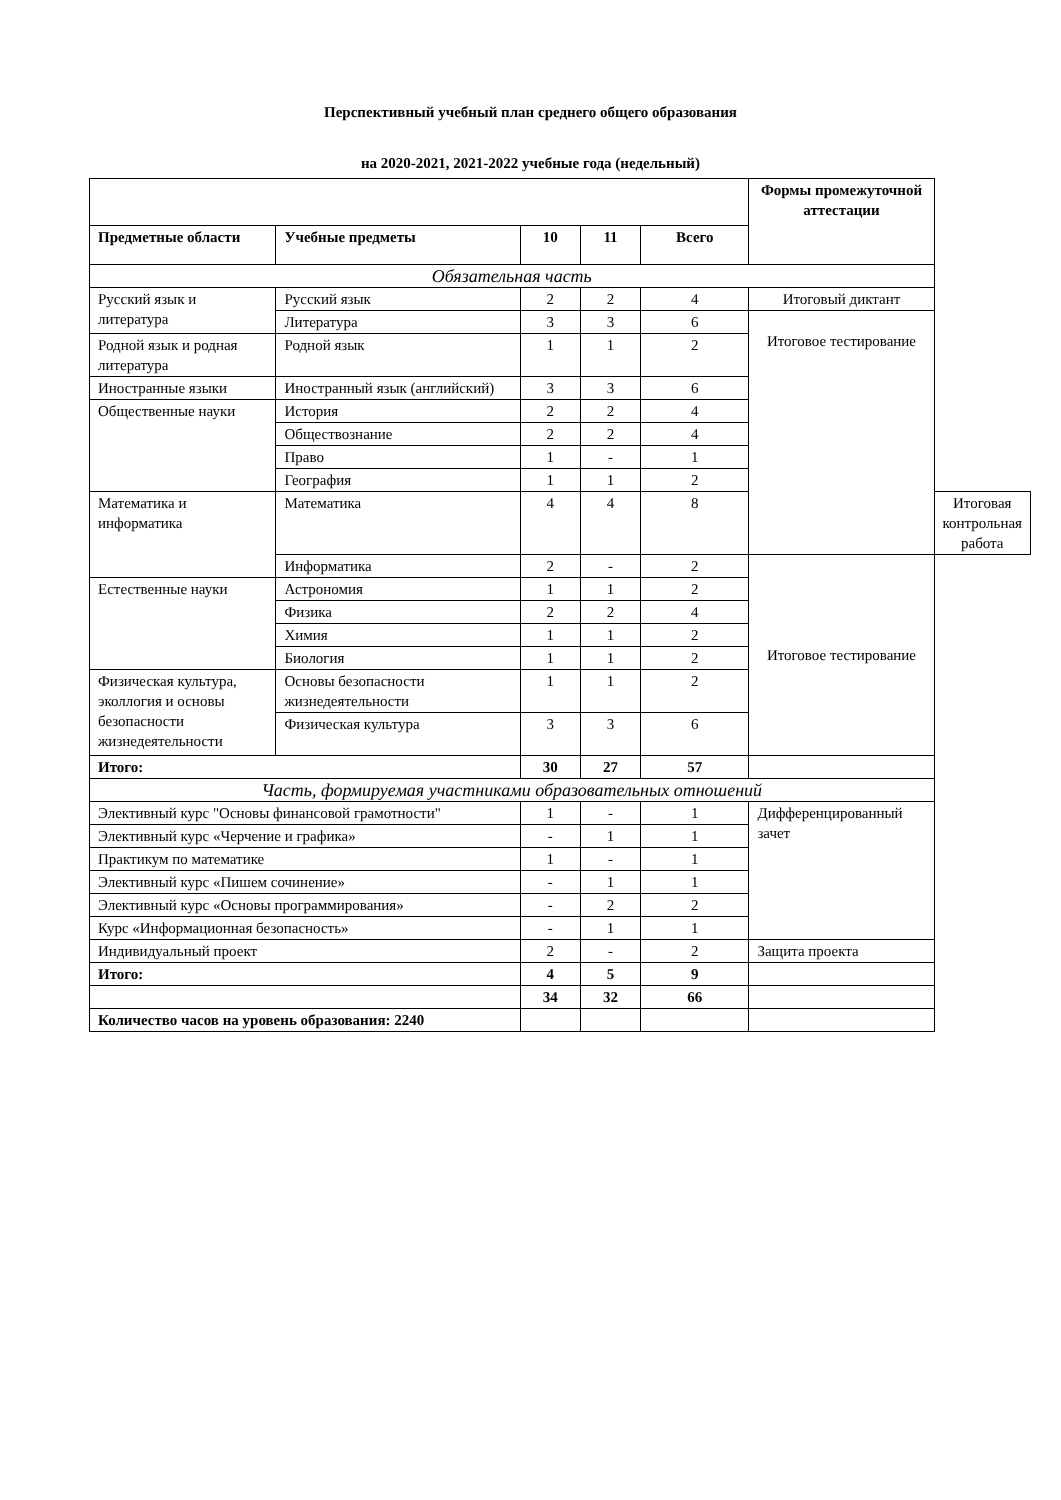Перспективный учебный план среднего общего образования
на 2020-2021, 2021-2022 учебные года (недельный)
| | | | | | Формы промежуточной аттестации | |
| Предметные области | Учебные предметы | 10 | 11 | Всего | | |
| Обязательная часть | | | | | | |
| Русский язык и литература | Русский язык | 2 | 2 | 4 | Итоговый диктант | |
| | Литература | 3 | 3 | 6 | Итоговое тестирование | |
| Родной язык и родная литература | Родной язык | 1 | 1 | 2 | | |
| Иностранные языки | Иностранный язык (английский) | 3 | 3 | 6 | | |
| Общественные науки | История | 2 | 2 | 4 | | |
| | Обществознание | 2 | 2 | 4 | | |
| | Право | 1 | - | 1 | | |
| | География | 1 | 1 | 2 | | |
| Математика и информатика | Математика | 4 | 4 | 8 | | Итоговая контрольная работа |
| | Информатика | 2 | - | 2 | Итоговое тестирование | |
| Естественные науки | Астрономия | 1 | 1 | 2 | | |
| | Физика | 2 | 2 | 4 | | |
| | Химия | 1 | 1 | 2 | | |
| | Биология | 1 | 1 | 2 | | |
| Физическая культура, эколлогия и основы безопасности жизнедеятельности | Основы безопасности жизнедеятельности | 1 | 1 | 2 | | |
| | Физическая культура | 3 | 3 | 6 | | |
| Итого: | | 30 | 27 | 57 | | |
| Часть, формируемая участниками образовательных отношений | | | | | | |
| Элективный курс "Основы финансовой грамотности" | | 1 | - | 1 | Дифференцированный зачет | |
| Элективный курс «Черчение и графика» | | - | 1 | 1 | | |
| Практикум по математике | | 1 | - | 1 | | |
| Элективный курс «Пишем сочинение» | | - | 1 | 1 | | |
| Элективный курс «Основы программирования» | | - | 2 | 2 | | |
| Курс «Информационная безопасность» | | - | 1 | 1 | | |
| Индивидуальный проект | | 2 | - | 2 | Защита проекта | |
| Итого: | | 4 | 5 | 9 | | |
| | | 34 | 32 | 66 | | |
| Количество часов на уровень образования: 2240 | | | | | | |